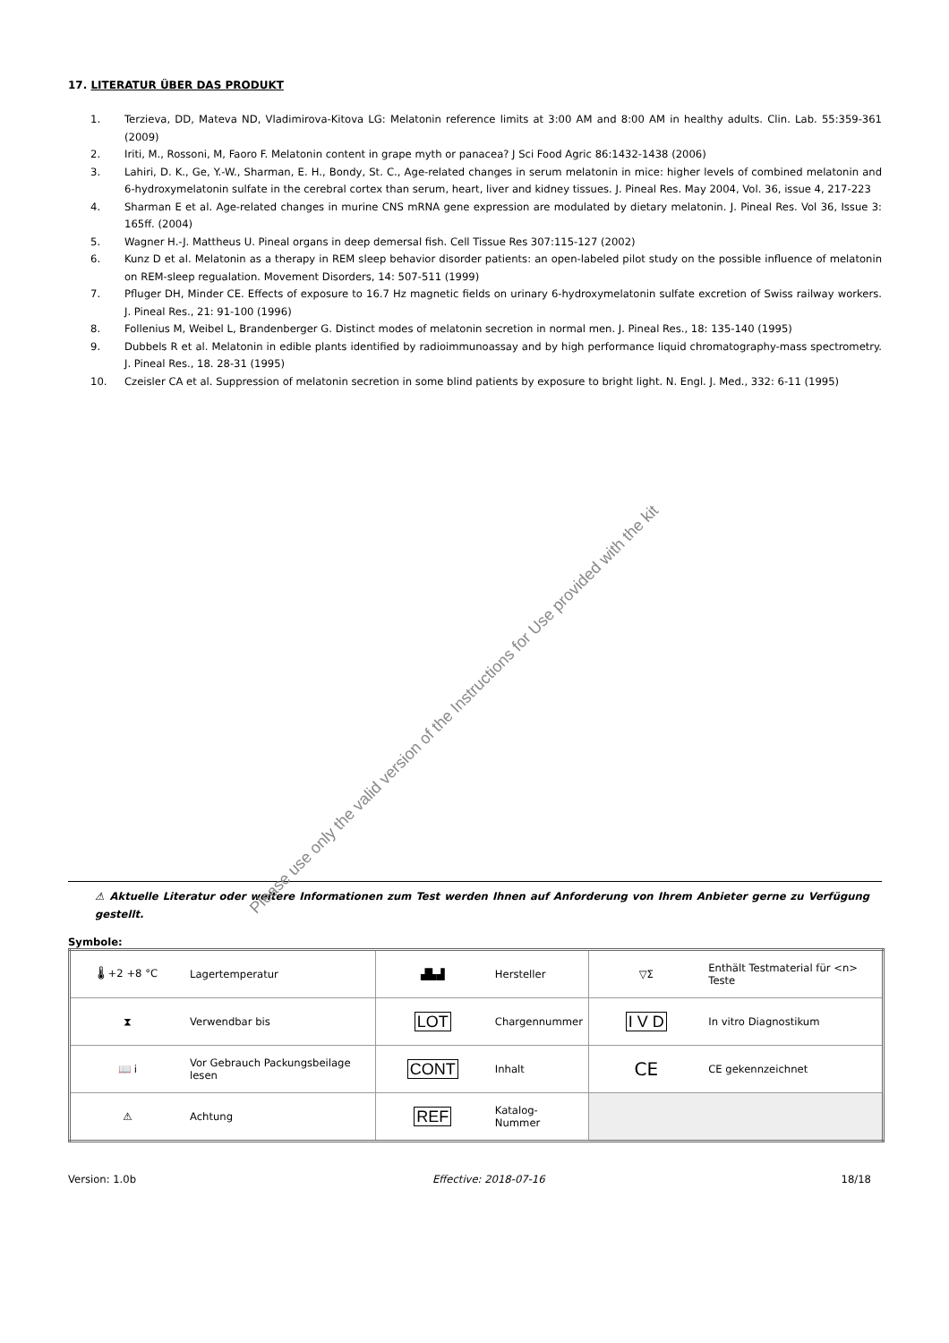17. LITERATUR ÜBER DAS PRODUKT
1. Terzieva, DD, Mateva ND, Vladimirova-Kitova LG: Melatonin reference limits at 3:00 AM and 8:00 AM in healthy adults. Clin. Lab. 55:359-361 (2009)
2. Iriti, M., Rossoni, M, Faoro F. Melatonin content in grape myth or panacea? J Sci Food Agric 86:1432-1438 (2006)
3. Lahiri, D. K., Ge, Y.-W., Sharman, E. H., Bondy, St. C., Age-related changes in serum melatonin in mice: higher levels of combined melatonin and 6-hydroxymelatonin sulfate in the cerebral cortex than serum, heart, liver and kidney tissues. J. Pineal Res. May 2004, Vol. 36, issue 4, 217-223
4. Sharman E et al. Age-related changes in murine CNS mRNA gene expression are modulated by dietary melatonin. J. Pineal Res. Vol 36, Issue 3: 165ff. (2004)
5. Wagner H.-J. Mattheus U. Pineal organs in deep demersal fish. Cell Tissue Res 307:115-127 (2002)
6. Kunz D et al. Melatonin as a therapy in REM sleep behavior disorder patients: an open-labeled pilot study on the possible influence of melatonin on REM-sleep regualation. Movement Disorders, 14: 507-511 (1999)
7. Pfluger DH, Minder CE. Effects of exposure to 16.7 Hz magnetic fields on urinary 6-hydroxymelatonin sulfate excretion of Swiss railway workers. J. Pineal Res., 21: 91-100 (1996)
8. Follenius M, Weibel L, Brandenberger G. Distinct modes of melatonin secretion in normal men. J. Pineal Res., 18: 135-140 (1995)
9. Dubbels R et al. Melatonin in edible plants identified by radioimmunoassay and by high performance liquid chromatography-mass spectrometry. J. Pineal Res., 18. 28-31 (1995)
10. Czeisler CA et al. Suppression of melatonin secretion in some blind patients by exposure to bright light. N. Engl. J. Med., 332: 6-11 (1995)
Please use only the valid version of the Instructions for Use provided with the kit
⚠ Aktuelle Literatur oder weitere Informationen zum Test werden Ihnen auf Anforderung von Ihrem Anbieter gerne zu Verfügung gestellt.
Symbole:
| 🌡 +2 +8 °C | Lagertemperatur | ▟▙▟ | Hersteller | ▽Σ | Enthält Testmaterial für <n> Teste |
| ⧗ | Verwendbar bis | LOT | Chargennummer | I V D | In vitro Diagnostikum |
| 📖 i | Vor Gebrauch Packungsbeilage lesen | CONT | Inhalt | CE | CE gekennzeichnet |
| ⚠ | Achtung | REF | Katalog-Nummer | | |
Version: 1.0b Effective: 2018-07-16 18/18